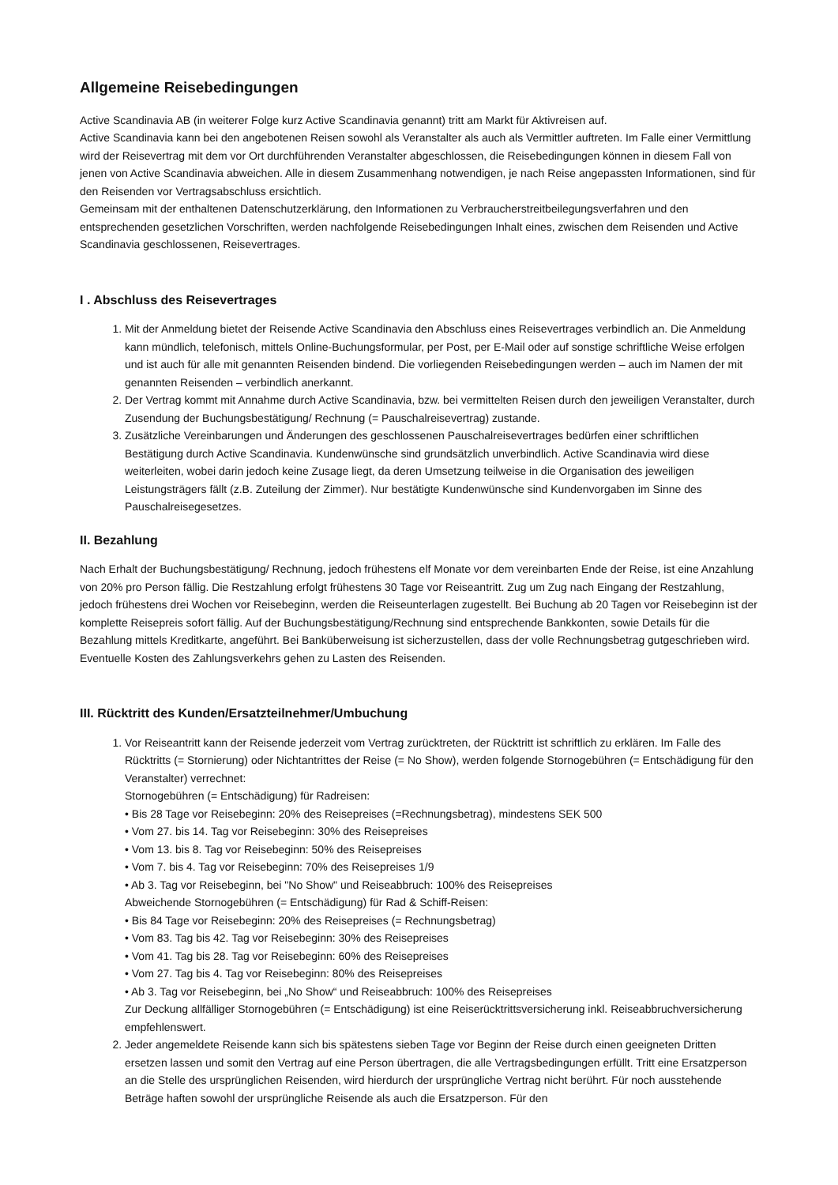Allgemeine Reisebedingungen
Active Scandinavia AB (in weiterer Folge kurz Active Scandinavia genannt) tritt am Markt für Aktivreisen auf.
Active Scandinavia kann bei den angebotenen Reisen sowohl als Veranstalter als auch als Vermittler auftreten. Im Falle einer Vermittlung wird der Reisevertrag mit dem vor Ort durchführenden Veranstalter abgeschlossen, die Reisebedingungen können in diesem Fall von jenen von Active Scandinavia abweichen. Alle in diesem Zusammenhang notwendigen, je nach Reise angepassten Informationen, sind für den Reisenden vor Vertragsabschluss ersichtlich.
Gemeinsam mit der enthaltenen Datenschutzerklärung, den Informationen zu Verbraucherstreitbeilegungsverfahren und den entsprechenden gesetzlichen Vorschriften, werden nachfolgende Reisebedingungen Inhalt eines, zwischen dem Reisenden und Active Scandinavia geschlossenen, Reisevertrages.
I . Abschluss des Reisevertrages
1. Mit der Anmeldung bietet der Reisende Active Scandinavia den Abschluss eines Reisevertrages verbindlich an. Die Anmeldung kann mündlich, telefonisch, mittels Online-Buchungsformular, per Post, per E-Mail oder auf sonstige schriftliche Weise erfolgen und ist auch für alle mit genannten Reisenden bindend. Die vorliegenden Reisebedingungen werden – auch im Namen der mit genannten Reisenden – verbindlich anerkannt.
2. Der Vertrag kommt mit Annahme durch Active Scandinavia, bzw. bei vermittelten Reisen durch den jeweiligen Veranstalter, durch Zusendung der Buchungsbestätigung/ Rechnung (= Pauschalreisevertrag) zustande.
3. Zusätzliche Vereinbarungen und Änderungen des geschlossenen Pauschalreisevertrages bedürfen einer schriftlichen Bestätigung durch Active Scandinavia. Kundenwünsche sind grundsätzlich unverbindlich. Active Scandinavia wird diese weiterleiten, wobei darin jedoch keine Zusage liegt, da deren Umsetzung teilweise in die Organisation des jeweiligen Leistungsträgers fällt (z.B. Zuteilung der Zimmer). Nur bestätigte Kundenwünsche sind Kundenvorgaben im Sinne des Pauschalreisegesetzes.
II. Bezahlung
Nach Erhalt der Buchungsbestätigung/ Rechnung, jedoch frühestens elf Monate vor dem vereinbarten Ende der Reise, ist eine Anzahlung von 20% pro Person fällig. Die Restzahlung erfolgt frühestens 30 Tage vor Reiseantritt. Zug um Zug nach Eingang der Restzahlung, jedoch frühestens drei Wochen vor Reisebeginn, werden die Reiseunterlagen zugestellt. Bei Buchung ab 20 Tagen vor Reisebeginn ist der komplette Reisepreis sofort fällig. Auf der Buchungsbestätigung/Rechnung sind entsprechende Bankkonten, sowie Details für die Bezahlung mittels Kreditkarte, angeführt. Bei Banküberweisung ist sicherzustellen, dass der volle Rechnungsbetrag gutgeschrieben wird. Eventuelle Kosten des Zahlungsverkehrs gehen zu Lasten des Reisenden.
III. Rücktritt des Kunden/Ersatzteilnehmer/Umbuchung
1. Vor Reiseantritt kann der Reisende jederzeit vom Vertrag zurücktreten, der Rücktritt ist schriftlich zu erklären. Im Falle des Rücktritts (= Stornierung) oder Nichtantrittes der Reise (= No Show), werden folgende Stornogebühren (= Entschädigung für den Veranstalter) verrechnet:
Stornogebühren (= Entschädigung) für Radreisen:
• Bis 28 Tage vor Reisebeginn: 20% des Reisepreises (=Rechnungsbetrag), mindestens SEK 500
• Vom 27. bis 14. Tag vor Reisebeginn: 30% des Reisepreises
• Vom 13. bis 8. Tag vor Reisebeginn: 50% des Reisepreises
• Vom 7. bis 4. Tag vor Reisebeginn: 70% des Reisepreises 1/9
• Ab 3. Tag vor Reisebeginn, bei "No Show" und Reiseabbruch: 100% des Reisepreises
Abweichende Stornogebühren (= Entschädigung) für Rad & Schiff-Reisen:
• Bis 84 Tage vor Reisebeginn: 20% des Reisepreises (= Rechnungsbetrag)
• Vom 83. Tag bis 42. Tag vor Reisebeginn: 30% des Reisepreises
• Vom 41. Tag bis 28. Tag vor Reisebeginn: 60% des Reisepreises
• Vom 27. Tag bis 4. Tag vor Reisebeginn: 80% des Reisepreises
• Ab 3. Tag vor Reisebeginn, bei „No Show“ und Reiseabbruch: 100% des Reisepreises
Zur Deckung allfälliger Stornogebühren (= Entschädigung) ist eine Reiserücktrittsversicherung inkl. Reiseabbruchversicherung empfehlenswert.
2. Jeder angemeldete Reisende kann sich bis spätestens sieben Tage vor Beginn der Reise durch einen geeigneten Dritten ersetzen lassen und somit den Vertrag auf eine Person übertragen, die alle Vertragsbedingungen erfüllt. Tritt eine Ersatzperson an die Stelle des ursprünglichen Reisenden, wird hierdurch der ursprüngliche Vertrag nicht berührt. Für noch ausstehende Beträge haften sowohl der ursprüngliche Reisende als auch die Ersatzperson. Für den